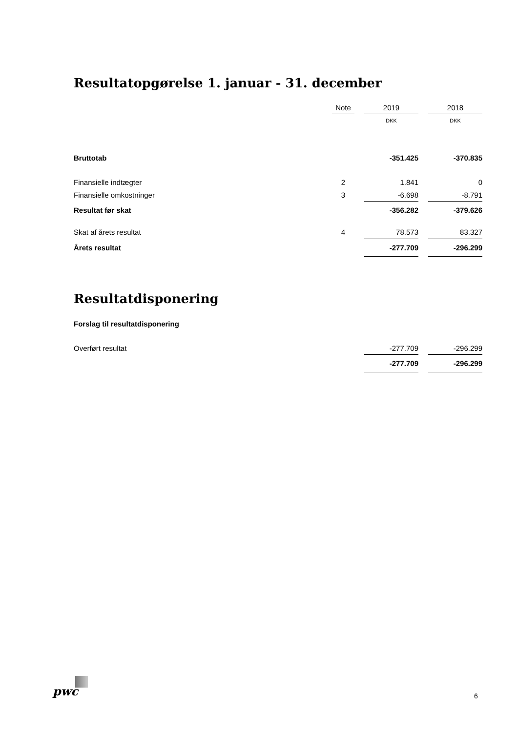Resultatopgørelse 1. januar - 31. december
| | Note | | 2019 | | 2018 |
| --- | --- | --- | --- | --- | --- |
| | | | DKK | | DKK |
| Bruttotab | | | -351.425 | | -370.835 |
| Finansielle indtægter | 2 | | 1.841 | | 0 |
| Finansielle omkostninger | 3 | | -6.698 | | -8.791 |
| Resultat før skat | | | -356.282 | | -379.626 |
| Skat af årets resultat | 4 | | 78.573 | | 83.327 |
| Årets resultat | | | -277.709 | | -296.299 |
Resultatdisponering
| Forslag til resultatdisponering | | | | | |
| Overført resultat | | | -277.709 | | -296.299 |
| | | | -277.709 | | -296.299 |
pwc 6